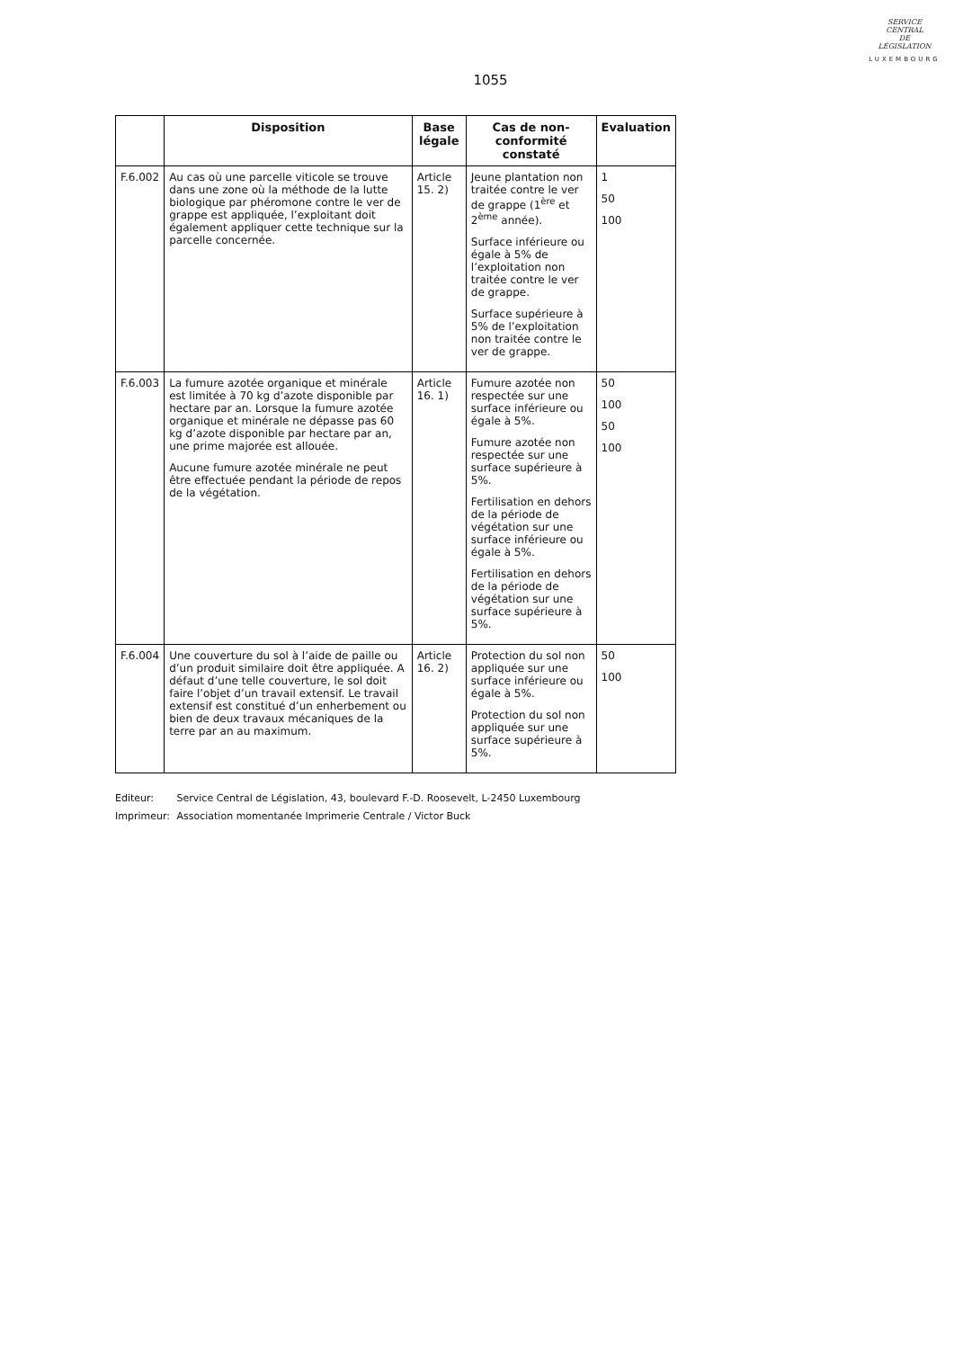SERVICE
CENTRAL
DE
LÉGISLATION
LUXEMBOURG
1055
| | Disposition | Base légale | Cas de non-conformité constaté | Evaluation |
| --- | --- | --- | --- | --- |
| F.6.002 | Au cas où une parcelle viticole se trouve dans une zone où la méthode de la lutte biologique par phéromone contre le ver de grappe est appliquée, l’exploitant doit également appliquer cette technique sur la parcelle concernée. | Article 15. 2) | Jeune plantation non traitée contre le ver de grappe (1<sup>ère</sup> et 2<sup>ème</sup> année). Surface inférieure ou égale à 5% de l’exploitation non traitée contre le ver de grappe. Surface supérieure à 5% de l’exploitation non traitée contre le ver de grappe. | 1 50 100 |
| F.6.003 | La fumure azotée organique et minérale est limitée à 70 kg d’azote disponible par hectare par an. Lorsque la fumure azotée organique et minérale ne dépasse pas 60 kg d’azote disponible par hectare par an, une prime majorée est allouée. Aucune fumure azotée minérale ne peut être effectuée pendant la période de repos de la végétation. | Article 16. 1) | Fumure azotée non respectée sur une surface inférieure ou égale à 5%. Fumure azotée non respectée sur une surface supérieure à 5%. Fertilisation en dehors de la période de végétation sur une surface inférieure ou égale à 5%. Fertilisation en dehors de la période de végétation sur une surface supérieure à 5%. | 50 100 50 100 |
| F.6.004 | Une couverture du sol à l’aide de paille ou d’un produit similaire doit être appliquée. A défaut d’une telle couverture, le sol doit faire l’objet d’un travail extensif. Le travail extensif est constitué d’un enherbement ou bien de deux travaux mécaniques de la terre par an au maximum. | Article 16. 2) | Protection du sol non appliquée sur une surface inférieure ou égale à 5%. Protection du sol non appliquée sur une surface supérieure à 5%. | 50 100 |
Editeur: Service Central de Législation, 43, boulevard F.-D. Roosevelt, L-2450 Luxembourg
Imprimeur: Association momentanée Imprimerie Centrale / Victor Buck